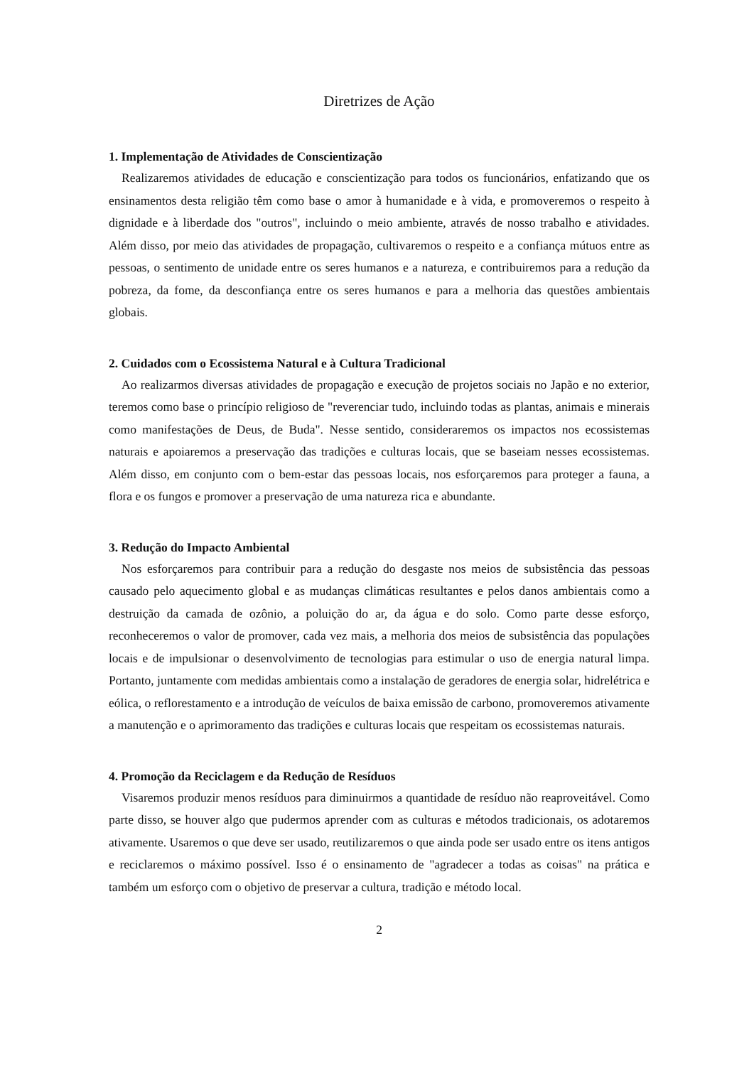Diretrizes de Ação
1. Implementação de Atividades de Conscientização
Realizaremos atividades de educação e conscientização para todos os funcionários, enfatizando que os ensinamentos desta religião têm como base o amor à humanidade e à vida, e promoveremos o respeito à dignidade e à liberdade dos "outros", incluindo o meio ambiente, através de nosso trabalho e atividades. Além disso, por meio das atividades de propagação, cultivaremos o respeito e a confiança mútuos entre as pessoas, o sentimento de unidade entre os seres humanos e a natureza, e contribuiremos para a redução da pobreza, da fome, da desconfiança entre os seres humanos e para a melhoria das questões ambientais globais.
2. Cuidados com o Ecossistema Natural e à Cultura Tradicional
Ao realizarmos diversas atividades de propagação e execução de projetos sociais no Japão e no exterior, teremos como base o princípio religioso de "reverenciar tudo, incluindo todas as plantas, animais e minerais como manifestações de Deus, de Buda". Nesse sentido, consideraremos os impactos nos ecossistemas naturais e apoiaremos a preservação das tradições e culturas locais, que se baseiam nesses ecossistemas. Além disso, em conjunto com o bem-estar das pessoas locais, nos esforçaremos para proteger a fauna, a flora e os fungos e promover a preservação de uma natureza rica e abundante.
3. Redução do Impacto Ambiental
Nos esforçaremos para contribuir para a redução do desgaste nos meios de subsistência das pessoas causado pelo aquecimento global e as mudanças climáticas resultantes e pelos danos ambientais como a destruição da camada de ozônio, a poluição do ar, da água e do solo. Como parte desse esforço, reconheceremos o valor de promover, cada vez mais, a melhoria dos meios de subsistência das populações locais e de impulsionar o desenvolvimento de tecnologias para estimular o uso de energia natural limpa. Portanto, juntamente com medidas ambientais como a instalação de geradores de energia solar, hidrelétrica e eólica, o reflorestamento e a introdução de veículos de baixa emissão de carbono, promoveremos ativamente a manutenção e o aprimoramento das tradições e culturas locais que respeitam os ecossistemas naturais.
4. Promoção da Reciclagem e da Redução de Resíduos
Visaremos produzir menos resíduos para diminuirmos a quantidade de resíduo não reaproveitável. Como parte disso, se houver algo que pudermos aprender com as culturas e métodos tradicionais, os adotaremos ativamente. Usaremos o que deve ser usado, reutilizaremos o que ainda pode ser usado entre os itens antigos e reciclaremos o máximo possível. Isso é o ensinamento de "agradecer a todas as coisas" na prática e também um esforço com o objetivo de preservar a cultura, tradição e método local.
2